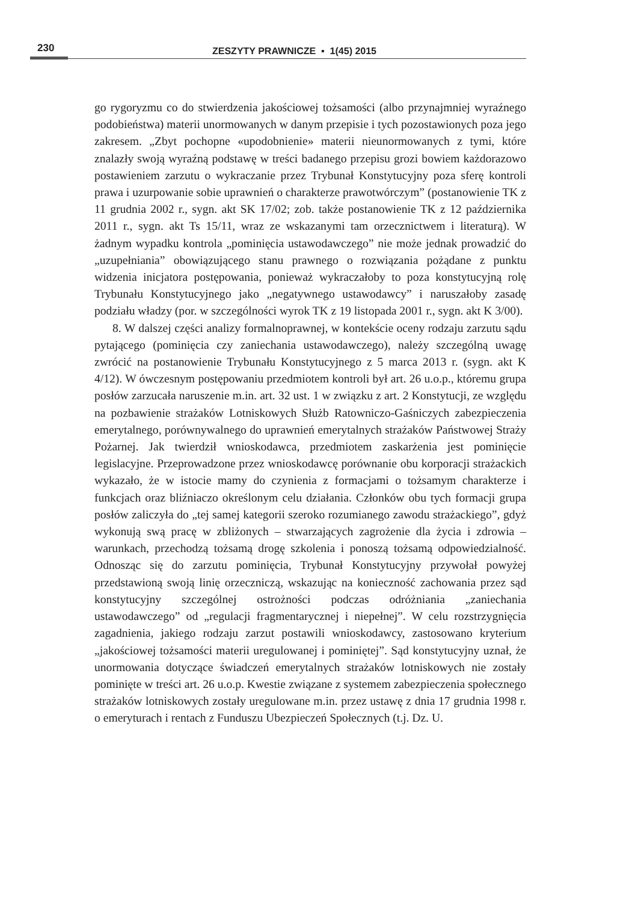230
ZESZYTY PRAWNICZE ▪ 1(45) 2015
go rygoryzmu co do stwierdzenia jakościowej tożsamości (albo przynajmniej wyraźnego podobieństwa) materii unormowanych w danym przepisie i tych pozostawionych poza jego zakresem. „Zbyt pochopne «upodobnienie» materii nieunormowanych z tymi, które znalazły swoją wyraźną podstawę w treści badanego przepisu grozi bowiem każdorazowo postawieniem zarzutu o wykraczanie przez Trybunał Konstytucyjny poza sferę kontroli prawa i uzurpowanie sobie uprawnień o charakterze prawotwórczym” (postanowienie TK z 11 grudnia 2002 r., sygn. akt SK 17/02; zob. także postanowienie TK z 12 października 2011 r., sygn. akt Ts 15/11, wraz ze wskazanymi tam orzecznictwem i literaturą). W żadnym wypadku kontrola „pominięcia ustawodawczego” nie może jednak prowadzić do „uzupełniania” obowiązującego stanu prawnego o rozwiązania pożądane z punktu widzenia inicjatora postępowania, ponieważ wykraczałoby to poza konstytucyjną rolę Trybunału Konstytucyjnego jako „negatywnego ustawodawcy” i naruszałoby zasadę podziału władzy (por. w szczególności wyrok TK z 19 listopada 2001 r., sygn. akt K 3/00).
8. W dalszej części analizy formalnoprawnej, w kontekście oceny rodzaju zarzutu sądu pytającego (pominięcia czy zaniechania ustawodawczego), należy szczególną uwagę zwrócić na postanowienie Trybunału Konstytucyjnego z 5 marca 2013 r. (sygn. akt K 4/12). W ówczesnym postępowaniu przedmiotem kontroli był art. 26 u.o.p., któremu grupa posłów zarzucała naruszenie m.in. art. 32 ust. 1 w związku z art. 2 Konstytucji, ze względu na pozbawienie strażaków Lotniskowych Służb Ratowniczo-Gaśniczych zabezpieczenia emerytalnego, porównywalnego do uprawnień emerytalnych strażaków Państwowej Straży Pożarnej. Jak twierdził wnioskodawca, przedmiotem zaskarżenia jest pominięcie legislacyjne. Przeprowadzone przez wnioskodawcę porównanie obu korporacji strażackich wykazało, że w istocie mamy do czynienia z formacjami o tożsamym charakterze i funkcjach oraz bliźniaczo określonym celu działania. Członków obu tych formacji grupa posłów zaliczyła do „tej samej kategorii szeroko rozumianego zawodu strażackiego”, gdyż wykonują swą pracę w zbliżonych – stwarzających zagrożenie dla życia i zdrowia – warunkach, przechodzą tożsamą drogę szkolenia i ponoszą tożsamą odpowiedzialność. Odnosząc się do zarzutu pominięcia, Trybunał Konstytucyjny przywołał powyżej przedstawioną swoją linię orzeczniczą, wskazując na konieczność zachowania przez sąd konstytucyjny szczególnej ostrożności podczas odróżniania „zaniechania ustawodawczego” od „regulacji fragmentarycznej i niepełnej”. W celu rozstrzygnięcia zagadnienia, jakiego rodzaju zarzut postawili wnioskodawcy, zastosowano kryterium „jakościowej tożsamości materii uregulowanej i pominiętej”. Sąd konstytucyjny uznał, że unormowania dotyczące świadczeń emerytalnych strażaków lotniskowych nie zostały pominięte w treści art. 26 u.o.p. Kwestie związane z systemem zabezpieczenia społecznego strażaków lotniskowych zostały uregulowane m.in. przez ustawę z dnia 17 grudnia 1998 r. o emeryturach i rentach z Funduszu Ubezpieczeń Społecznych (t.j. Dz. U.